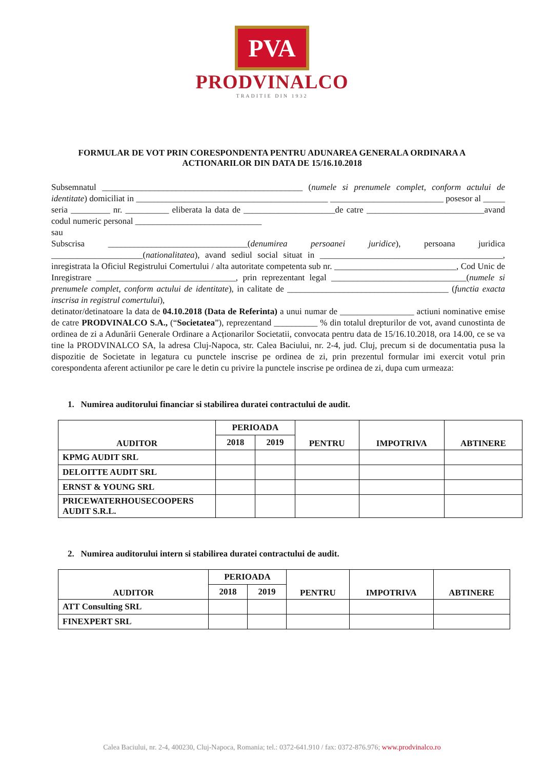PVA
PRODVINALCO
TRADITIE DIN 1932
FORMULAR DE VOT PRIN CORESPONDENTA PENTRU ADUNAREA GENERALA ORDINARA A ACTIONARILOR DIN DATA DE 15/16.10.2018
Subsemnatul ______________________________________________ (numele si prenumele complet, conform actului de identitate) domiciliat in ____________________________________________ __________________________ posesor al _____ seria _________ nr. __________ eliberata la data de _____________________de catre ___________________________avand codul numeric personal _____________________________
sau
Subscrisa ________________________________(denumirea persoanei juridice), persoana juridica _____________________(nationalitatea), avand sediul social situat in __________________________________________, inregistrata la Oficiul Registrului Comertului / alta autoritate competenta sub nr. ____________________________, Cod Unic de Inregistrare ________________________________, prin reprezentant legal _______________________________(numele si prenumele complet, conform actului de identitate), in calitate de _____________________________________ (functia exacta inscrisa in registrul comertului),
detinator/detinatoare la data de 04.10.2018 (Data de Referinta) a unui numar de _________________ actiuni nominative emise de catre PRODVINALCO S.A., (“Societatea”), reprezentand __________ % din totalul drepturilor de vot, avand cunostinta de ordinea de zi a Adunării Generale Ordinare a Acționarilor Societatii, convocata pentru data de 15/16.10.2018, ora 14.00, ce se va tine la PRODVINALCO SA, la adresa Cluj-Napoca, str. Calea Baciului, nr. 2-4, jud. Cluj, precum si de documentatia pusa la dispozitie de Societate in legatura cu punctele inscrise pe ordinea de zi, prin prezentul formular imi exercit votul prin corespondenta aferent actiunilor pe care le detin cu privire la punctele inscrise pe ordinea de zi, dupa cum urmeaza:
1. Numirea auditorului financiar si stabilirea duratei contractului de audit.
| AUDITOR | PERIOADA | | PENTRU | IMPOTRIVA | ABTINERE |
| --- | --- | --- | --- | --- | --- |
| | 2018 | 2019 | | | |
| KPMG AUDIT SRL | | | | | |
| DELOITTE AUDIT SRL | | | | | |
| ERNST & YOUNG SRL | | | | | |
| PRICEWATERHOUSECOOPERS AUDIT S.R.L. | | | | | |
2. Numirea auditorului intern si stabilirea duratei contractului de audit.
| AUDITOR | PERIOADA | | PENTRU | IMPOTRIVA | ABTINERE |
| --- | --- | --- | --- | --- | --- |
| | 2018 | 2019 | | | |
| ATT Consulting SRL | | | | | |
| FINEXPERT SRL | | | | | |
Calea Baciului, nr. 2-4, 400230, Cluj-Napoca, Romania; tel.: 0372-641.910 / fax: 0372-876.976; www.prodvinalco.ro